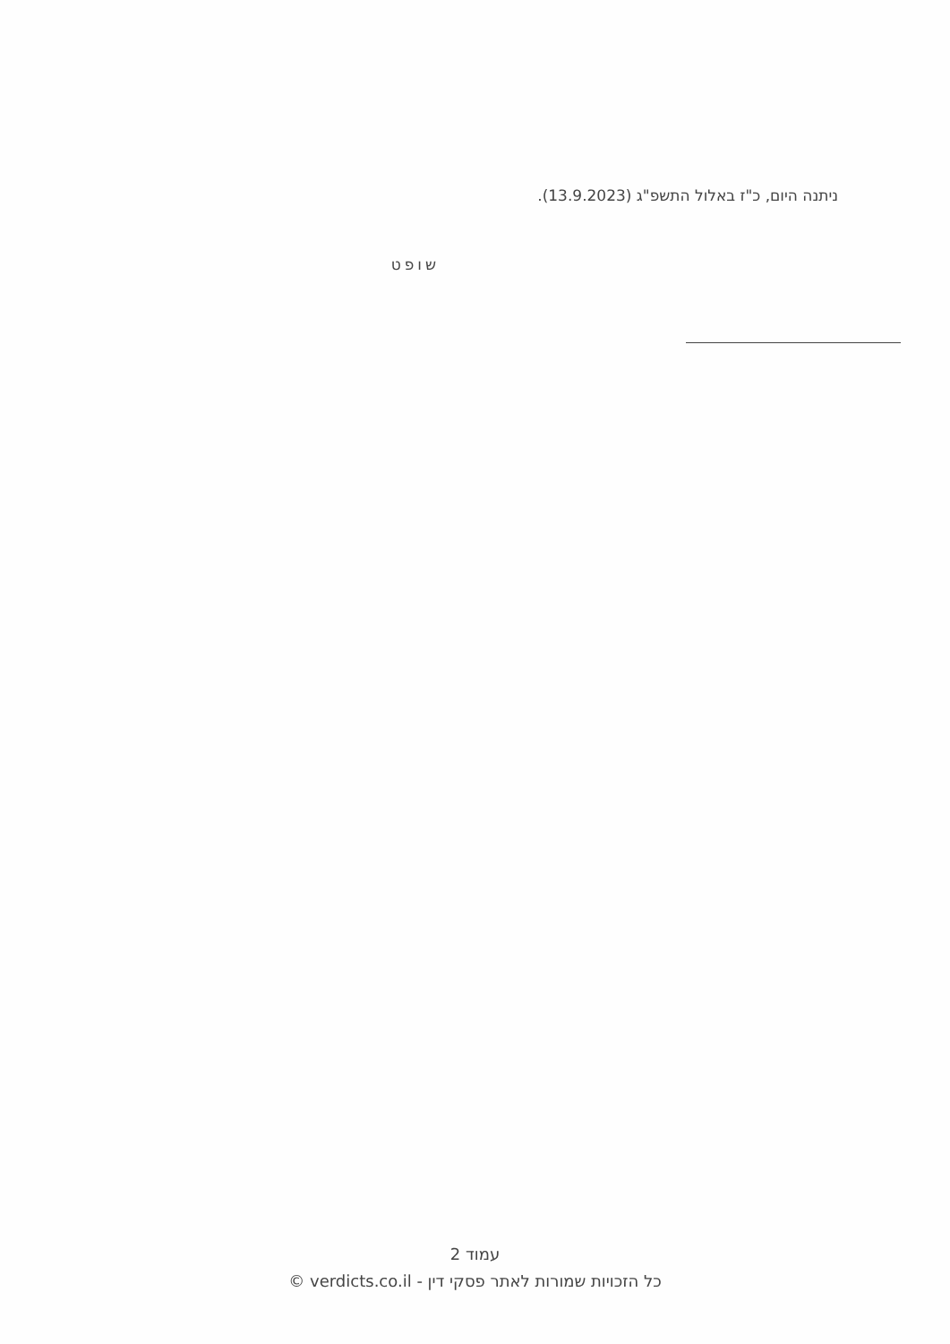ניתנה היום, כ"ז באלול התשפ"ג (13.9.2023).
שופט
עמוד 2
כל הזכויות שמורות לאתר פסקי דין - verdicts.co.il ©